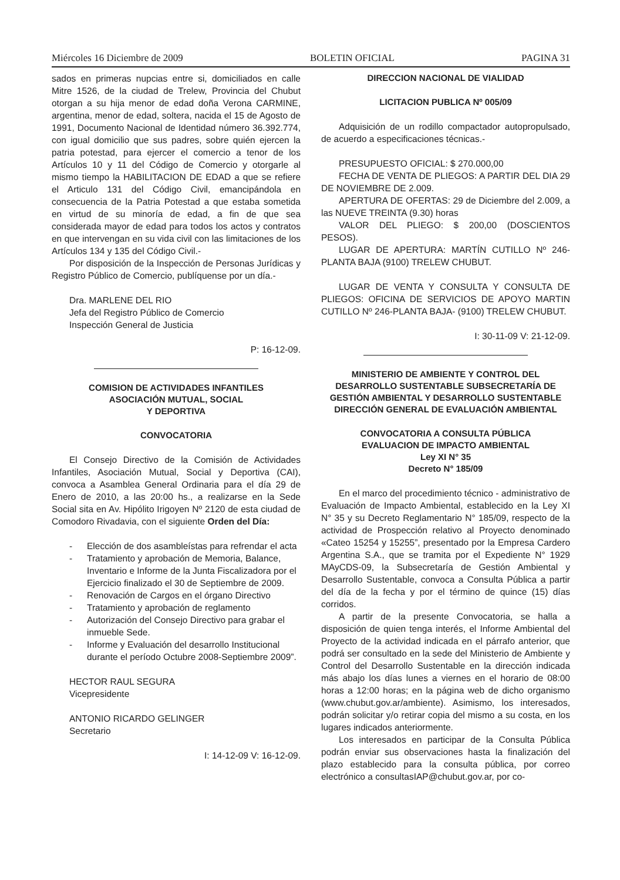Miércoles 16 Diciembre de 2009 BOLETIN OFICIAL PAGINA 31
sados en primeras nupcias entre si, domiciliados en calle Mitre 1526, de la ciudad de Trelew, Provincia del Chubut otorgan a su hija menor de edad doña Verona CARMINE, argentina, menor de edad, soltera, nacida el 15 de Agosto de 1991, Documento Nacional de Identidad número 36.392.774, con igual domicilio que sus padres, sobre quién ejercen la patria potestad, para ejercer el comercio a tenor de los Artículos 10 y 11 del Código de Comercio y otorgarle al mismo tiempo la HABILITACION DE EDAD a que se refiere el Articulo 131 del Código Civil, emancipándola en consecuencia de la Patria Potestad a que estaba sometida en virtud de su minoría de edad, a fin de que sea considerada mayor de edad para todos los actos y contratos en que intervengan en su vida civil con las limitaciones de los Artículos 134 y 135 del Código Civil.-
Por disposición de la Inspección de Personas Jurídicas y Registro Público de Comercio, publíquense por un día.-
Dra. MARLENE DEL RIO
Jefa del Registro Público de Comercio
Inspección General de Justicia
P: 16-12-09.
COMISION DE ACTIVIDADES INFANTILES
ASOCIACIÓN MUTUAL, SOCIAL
Y DEPORTIVA
CONVOCATORIA
El Consejo Directivo de la Comisión de Actividades Infantiles, Asociación Mutual, Social y Deportiva (CAI), convoca a Asamblea General Ordinaria para el día 29 de Enero de 2010, a las 20:00 hs., a realizarse en la Sede Social sita en Av. Hipólito Irigoyen Nº 2120 de esta ciudad de Comodoro Rivadavia, con el siguiente Orden del Día:
- Elección de dos asambleístas para refrendar el acta
- Tratamiento y aprobación de Memoria, Balance, Inventario e Informe de la Junta Fiscalizadora por el Ejercicio finalizado el 30 de Septiembre de 2009.
- Renovación de Cargos en el órgano Directivo
- Tratamiento y aprobación de reglamento
- Autorización del Consejo Directivo para grabar el inmueble Sede.
- Informe y Evaluación del desarrollo Institucional durante el período Octubre 2008-Septiembre 2009”.
HECTOR RAUL SEGURA
Vicepresidente
ANTONIO RICARDO GELINGER
Secretario
I: 14-12-09 V: 16-12-09.
DIRECCION NACIONAL DE VIALIDAD
LICITACION PUBLICA Nº 005/09
Adquisición de un rodillo compactador autopropulsado, de acuerdo a especificaciones técnicas.-
PRESUPUESTO OFICIAL: $ 270.000,00
FECHA DE VENTA DE PLIEGOS: A PARTIR DEL DIA 29 DE NOVIEMBRE DE 2.009.
APERTURA DE OFERTAS: 29 de Diciembre del 2.009, a las NUEVE TREINTA (9.30) horas
VALOR DEL PLIEGO: $ 200,00 (DOSCIENTOS PESOS).
LUGAR DE APERTURA: MARTÍN CUTILLO Nº 246-PLANTA BAJA (9100) TRELEW CHUBUT.
LUGAR DE VENTA Y CONSULTA Y CONSULTA DE PLIEGOS: OFICINA DE SERVICIOS DE APOYO MARTIN CUTILLO Nº 246-PLANTA BAJA- (9100) TRELEW CHUBUT.
I: 30-11-09 V: 21-12-09.
MINISTERIO DE AMBIENTE Y CONTROL DEL DESARROLLO SUSTENTABLE SUBSECRETARÍA DE GESTIÓN AMBIENTAL Y DESARROLLO SUSTENTABLE
DIRECCIÓN GENERAL DE EVALUACIÓN AMBIENTAL
CONVOCATORIA A CONSULTA PÚBLICA
EVALUACION DE IMPACTO AMBIENTAL
Ley XI N° 35
Decreto N° 185/09
En el marco del procedimiento técnico - administrativo de Evaluación de Impacto Ambiental, establecido en la Ley XI N° 35 y su Decreto Reglamentario N° 185/09, respecto de la actividad de Prospección relativo al Proyecto denominado «Cateo 15254 y 15255”, presentado por la Empresa Cardero Argentina S.A., que se tramita por el Expediente N° 1929 MAyCDS-09, la Subsecretaría de Gestión Ambiental y Desarrollo Sustentable, convoca a Consulta Pública a partir del día de la fecha y por el término de quince (15) días corridos.
A partir de la presente Convocatoria, se halla a disposición de quien tenga interés, el Informe Ambiental del Proyecto de la actividad indicada en el párrafo anterior, que podrá ser consultado en la sede del Ministerio de Ambiente y Control del Desarrollo Sustentable en la dirección indicada más abajo los días lunes a viernes en el horario de 08:00 horas a 12:00 horas; en la página web de dicho organismo (www.chubut.gov.ar/ambiente). Asimismo, los interesados, podrán solicitar y/o retirar copia del mismo a su costa, en los lugares indicados anteriormente.
Los interesados en participar de la Consulta Pública podrán enviar sus observaciones hasta la finalización del plazo establecido para la consulta pública, por correo electrónico a consultasIAP@chubut.gov.ar, por co-